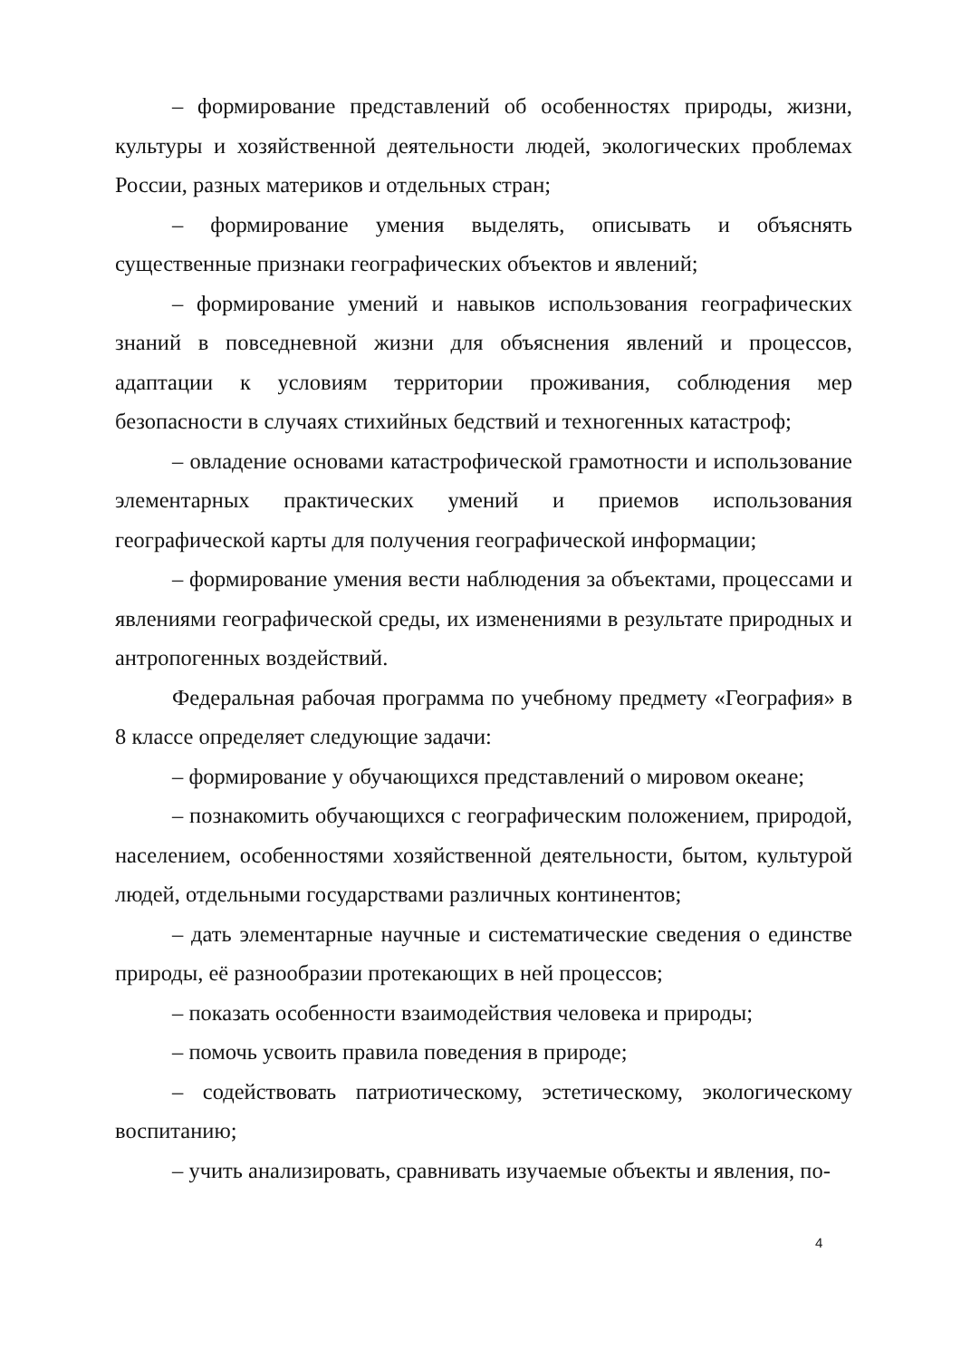– формирование представлений об особенностях природы, жизни, культуры и хозяйственной деятельности людей, экологических проблемах России, разных материков и отдельных стран;
– формирование умения выделять, описывать и объяснять существенные признаки географических объектов и явлений;
– формирование умений и навыков использования географических знаний в повседневной жизни для объяснения явлений и процессов, адаптации к условиям территории проживания, соблюдения мер безопасности в случаях стихийных бедствий и техногенных катастроф;
– овладение основами катастрофической грамотности и использование элементарных практических умений и приемов использования географической карты для получения географической информации;
– формирование умения вести наблюдения за объектами, процессами и явлениями географической среды, их изменениями в результате природных и антропогенных воздействий.
Федеральная рабочая программа по учебному предмету «География» в 8 классе определяет следующие задачи:
– формирование у обучающихся представлений о мировом океане;
– познакомить обучающихся с географическим положением, природой, населением, особенностями хозяйственной деятельности, бытом, культурой людей, отдельными государствами различных континентов;
– дать элементарные научные и систематические сведения о единстве природы, её разнообразии протекающих в ней процессов;
– показать особенности взаимодействия человека и природы;
– помочь усвоить правила поведения в природе;
– содействовать патриотическому, эстетическому, экологическому воспитанию;
– учить анализировать, сравнивать изучаемые объекты и явления, по-
4